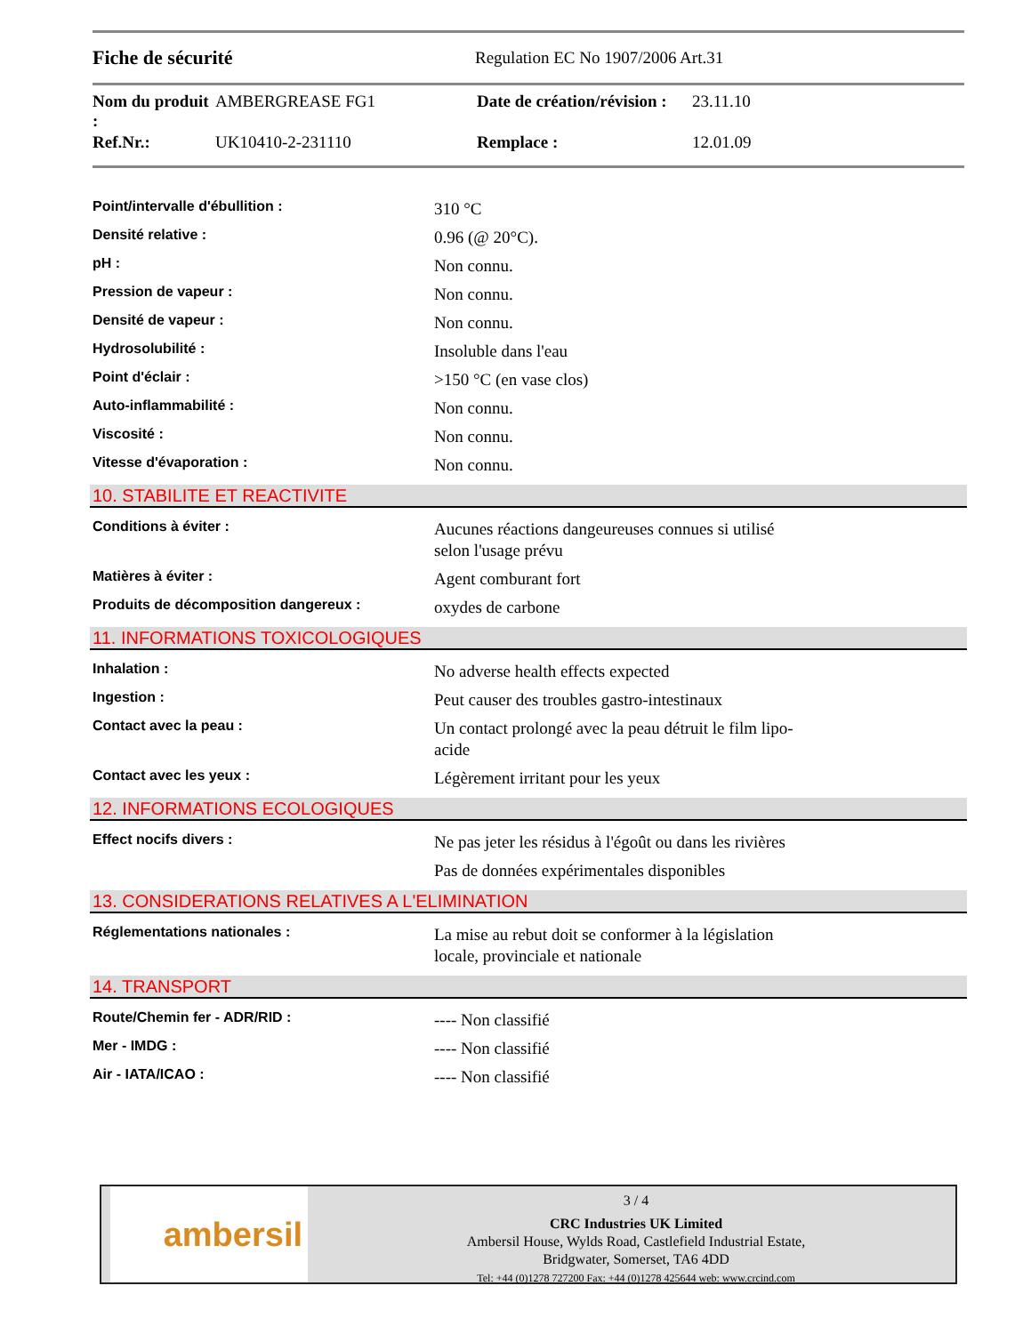Fiche de sécurité
Regulation EC No 1907/2006 Art.31
| Nom du produit : | AMBERGREASE FG1 | Date de création/révision : | 23.11.10 |
| Ref.Nr.: | UK10410-2-231110 | Remplace : | 12.01.09 |
| Point/intervalle d'ébullition : | 310 °C |
| Densité relative : | 0.96 (@ 20°C). |
| pH : | Non connu. |
| Pression de vapeur : | Non connu. |
| Densité de vapeur : | Non connu. |
| Hydrosolubilité : | Insoluble dans l'eau |
| Point d'éclair : | >150 °C (en vase clos) |
| Auto-inflammabilité : | Non connu. |
| Viscosité : | Non connu. |
| Vitesse d'évaporation : | Non connu. |
10. STABILITE ET REACTIVITE
| Conditions à éviter : | Aucunes réactions dangeureuses connues si utilisé selon l'usage prévu |
| Matières à éviter : | Agent comburant fort |
| Produits de décomposition dangereux : | oxydes de carbone |
11. INFORMATIONS TOXICOLOGIQUES
| Inhalation : | No adverse health effects expected |
| Ingestion : | Peut causer des troubles gastro-intestinaux |
| Contact avec la peau : | Un contact prolongé avec la peau détruit le film lipo- acide |
| Contact avec les yeux : | Légèrement irritant pour les yeux |
12. INFORMATIONS ECOLOGIQUES
| Effect nocifs divers : | Ne pas jeter les résidus à l'égoût ou dans les rivières |
| | Pas de données expérimentales disponibles |
13. CONSIDERATIONS RELATIVES A L'ELIMINATION
| Réglementations nationales : | La mise au rebut doit se conformer à la législation locale, provinciale et nationale |
14. TRANSPORT
| Route/Chemin fer - ADR/RID : | ---- Non classifié |
| Mer - IMDG : | ---- Non classifié |
| Air - IATA/ICAO : | ---- Non classifié |
ambersil
3 / 4
CRC Industries UK Limited
Ambersil House, Wylds Road, Castlefield Industrial Estate,
Bridgwater, Somerset, TA6 4DD
Tel: +44 (0)1278 727200 Fax: +44 (0)1278 425644 web: www.crcind.com